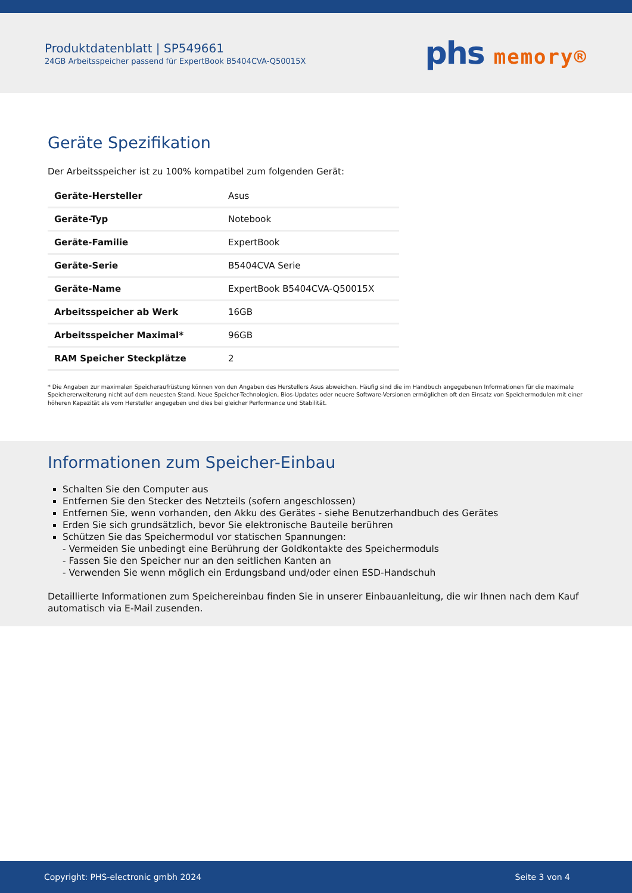Produktdatenblatt | SP549661
24GB Arbeitsspeicher passend für ExpertBook B5404CVA-Q50015X
phs memory®
Geräte Spezifikation
Der Arbeitsspeicher ist zu 100% kompatibel zum folgenden Gerät:
| Geräte-Hersteller | Asus |
| Geräte-Typ | Notebook |
| Geräte-Familie | ExpertBook |
| Geräte-Serie | B5404CVA Serie |
| Geräte-Name | ExpertBook B5404CVA-Q50015X |
| Arbeitsspeicher ab Werk | 16GB |
| Arbeitsspeicher Maximal* | 96GB |
| RAM Speicher Steckplätze | 2 |
* Die Angaben zur maximalen Speicheraufrüstung können von den Angaben des Herstellers Asus abweichen. Häufig sind die im Handbuch angegebenen Informationen für die maximale Speichererweiterung nicht auf dem neuesten Stand. Neue Speicher-Technologien, Bios-Updates oder neuere Software-Versionen ermöglichen oft den Einsatz von Speichermodulen mit einer höheren Kapazität als vom Hersteller angegeben und dies bei gleicher Performance und Stabilität.
Informationen zum Speicher-Einbau
Schalten Sie den Computer aus
Entfernen Sie den Stecker des Netzteils (sofern angeschlossen)
Entfernen Sie, wenn vorhanden, den Akku des Gerätes - siehe Benutzerhandbuch des Gerätes
Erden Sie sich grundsätzlich, bevor Sie elektronische Bauteile berühren
Schützen Sie das Speichermodul vor statischen Spannungen:
- Vermeiden Sie unbedingt eine Berührung der Goldkontakte des Speichermoduls
- Fassen Sie den Speicher nur an den seitlichen Kanten an
- Verwenden Sie wenn möglich ein Erdungsband und/oder einen ESD-Handschuh
Detaillierte Informationen zum Speichereinbau finden Sie in unserer Einbauanleitung, die wir Ihnen nach dem Kauf automatisch via E-Mail zusenden.
Copyright: PHS-electronic gmbh 2024 Seite 3 von 4